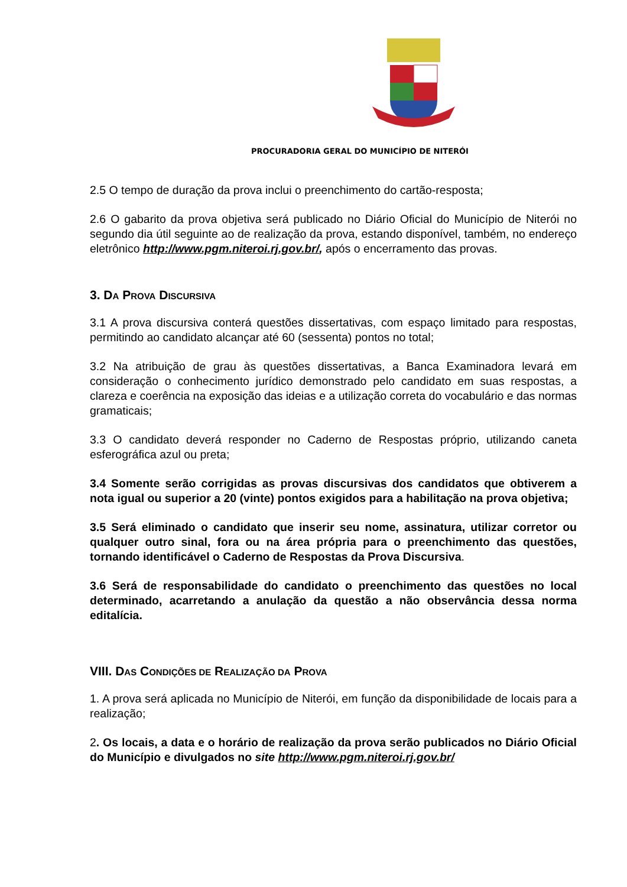PROCURADORIA GERAL DO MUNICÍPIO DE NITERÓI
2.5 O tempo de duração da prova inclui o preenchimento do cartão-resposta;
2.6 O gabarito da prova objetiva será publicado no Diário Oficial do Município de Niterói no segundo dia útil seguinte ao de realização da prova, estando disponível, também, no endereço eletrônico http://www.pgm.niteroi.rj.gov.br/, após o encerramento das provas.
3. DA PROVA DISCURSIVA
3.1 A prova discursiva conterá questões dissertativas, com espaço limitado para respostas, permitindo ao candidato alcançar até 60 (sessenta) pontos no total;
3.2 Na atribuição de grau às questões dissertativas, a Banca Examinadora levará em consideração o conhecimento jurídico demonstrado pelo candidato em suas respostas, a clareza e coerência na exposição das ideias e a utilização correta do vocabulário e das normas gramaticais;
3.3 O candidato deverá responder no Caderno de Respostas próprio, utilizando caneta esferográfica azul ou preta;
3.4 Somente serão corrigidas as provas discursivas dos candidatos que obtiverem a nota igual ou superior a 20 (vinte) pontos exigidos para a habilitação na prova objetiva;
3.5 Será eliminado o candidato que inserir seu nome, assinatura, utilizar corretor ou qualquer outro sinal, fora ou na área própria para o preenchimento das questões, tornando identificável o Caderno de Respostas da Prova Discursiva.
3.6 Será de responsabilidade do candidato o preenchimento das questões no local determinado, acarretando a anulação da questão a não observância dessa norma editalícia.
VIII. DAS CONDIÇÕES DE REALIZAÇÃO DA PROVA
1. A prova será aplicada no Município de Niterói, em função da disponibilidade de locais para a realização;
2. Os locais, a data e o horário de realização da prova serão publicados no Diário Oficial do Município e divulgados no site http://www.pgm.niteroi.rj.gov.br/